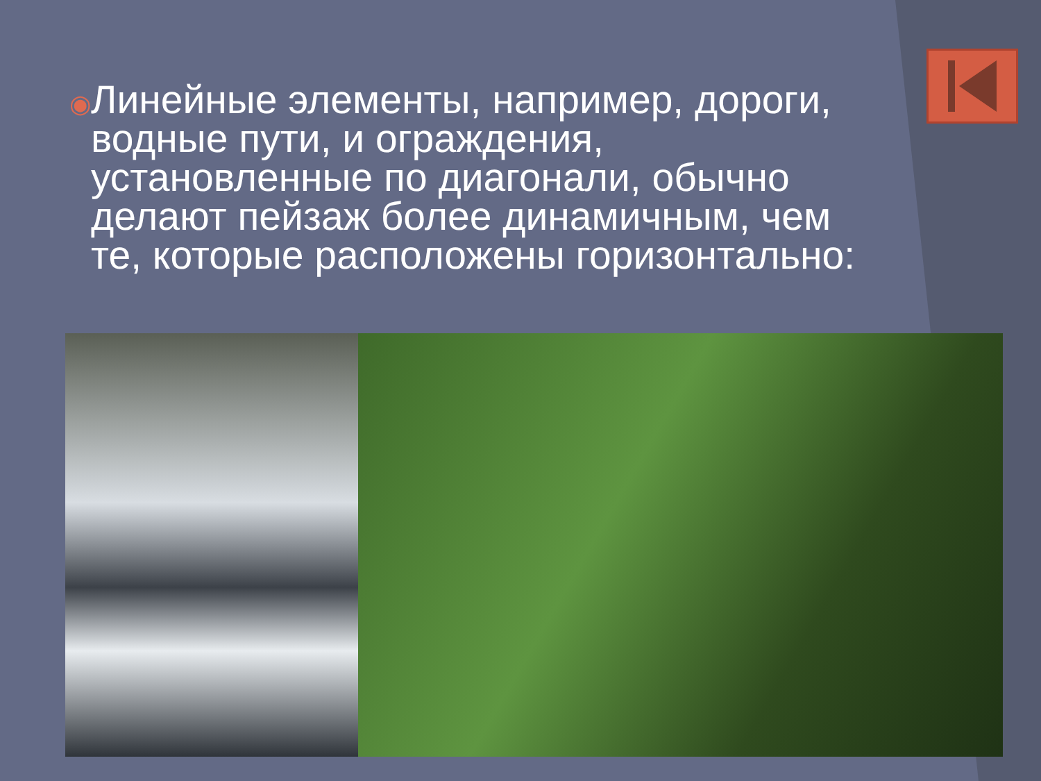◉
Линейные элементы, например, дороги, водные пути, и ограждения, установленные по диагонали, обычно делают пейзаж более динамичным, чем те, которые расположены горизонтально: